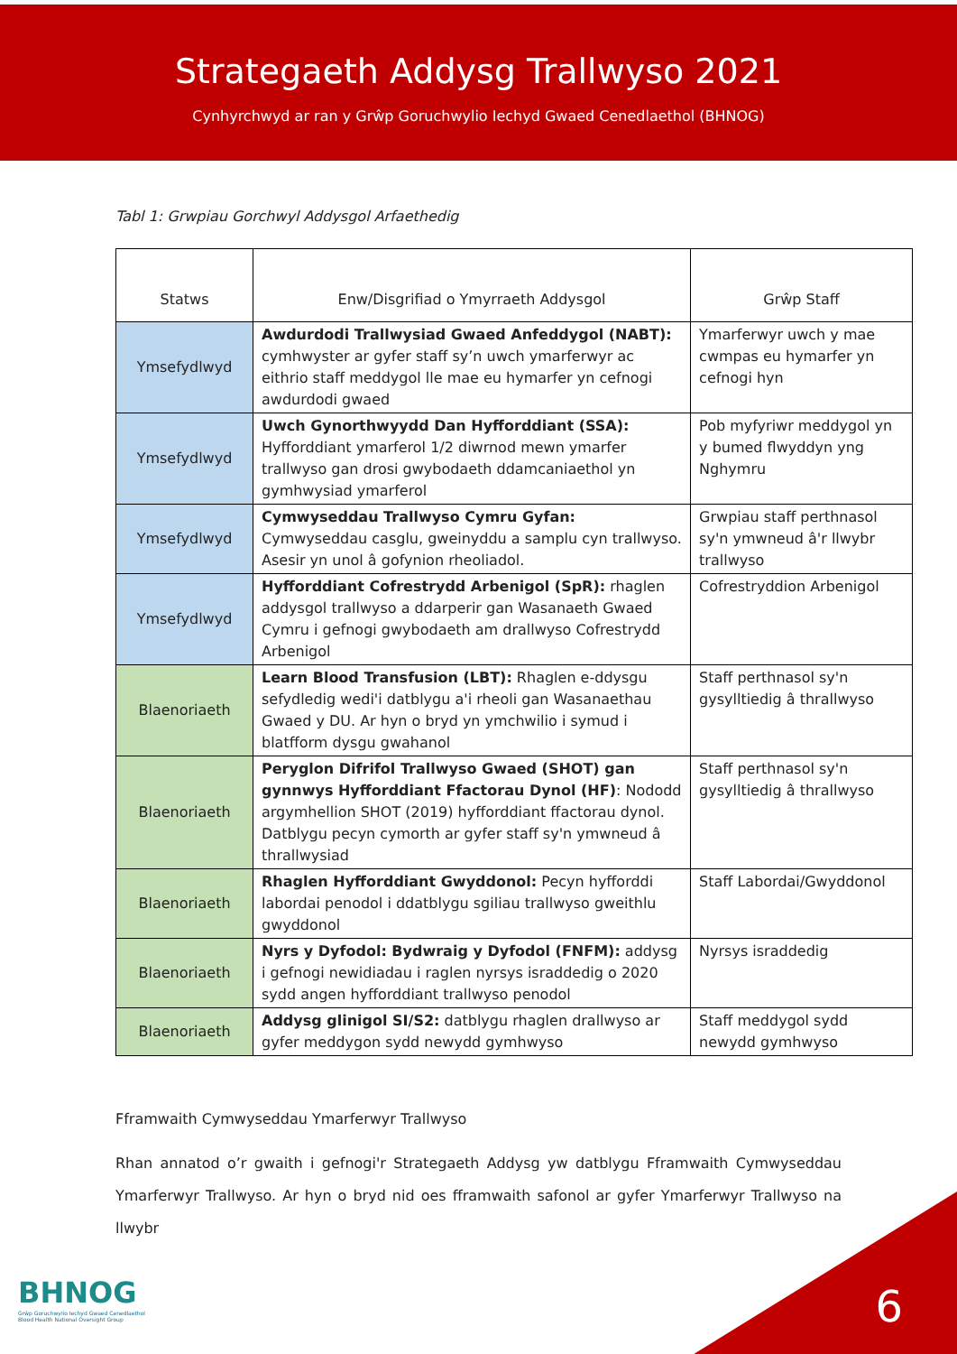Strategaeth Addysg Trallwyso 2021
Cynhyrchwyd ar ran y Grŵp Goruchwylio Iechyd Gwaed Cenedlaethol (BHNOG)
Tabl 1: Grwpiau Gorchwyl Addysgol Arfaethedig
| Statws | Enw/Disgrifiad o Ymyrraeth Addysgol | Grŵp Staff |
| --- | --- | --- |
| Ymsefydlwyd | Awdurdodi Trallwysiad Gwaed Anfeddygol (NABT): cymhwyster ar gyfer staff sy’n uwch ymarferwyr ac eithrio staff meddygol lle mae eu hymarfer yn cefnogi awdurdodi gwaed | Ymarferwyr uwch y mae cwmpas eu hymarfer yn cefnogi hyn |
| Ymsefydlwyd | Uwch Gynorthwyydd Dan Hyfforddiant (SSA): Hyfforddiant ymarferol 1/2 diwrnod mewn ymarfer trallwyso gan drosi gwybodaeth ddamcaniaethol yn gymhwysiad ymarferol | Pob myfyriwr meddygol yn y bumed flwyddyn yng Nghymru |
| Ymsefydlwyd | Cymwyseddau Trallwyso Cymru Gyfan: Cymwyseddau casglu, gweinyddu a samplu cyn trallwyso. Asesir yn unol â gofynion rheoliadol. | Grwpiau staff perthnasol sy'n ymwneud â'r llwybr trallwyso |
| Ymsefydlwyd | Hyfforddiant Cofrestrydd Arbenigol (SpR): rhaglen addysgol trallwyso a ddarperir gan Wasanaeth Gwaed Cymru i gefnogi gwybodaeth am drallwyso Cofrestrydd Arbenigol | Cofrestryddion Arbenigol |
| Blaenoriaeth | Learn Blood Transfusion (LBT): Rhaglen e-ddysgu sefydledig wedi'i datblygu a'i rheoli gan Wasanaethau Gwaed y DU. Ar hyn o bryd yn ymchwilio i symud i blatfform dysgu gwahanol | Staff perthnasol sy'n gysylltiedig â thrallwyso |
| Blaenoriaeth | Peryglon Difrifol Trallwyso Gwaed (SHOT) gan gynnwys Hyfforddiant Ffactorau Dynol (HF) : Nododd argymhellion SHOT (2019) hyfforddiant ffactorau dynol. Datblygu pecyn cymorth ar gyfer staff sy'n ymwneud â thrallwysiad | Staff perthnasol sy'n gysylltiedig â thrallwyso |
| Blaenoriaeth | Rhaglen Hyfforddiant Gwyddonol: Pecyn hyfforddi labordai penodol i ddatblygu sgiliau trallwyso gweithlu gwyddonol | Staff Labordai/Gwyddonol |
| Blaenoriaeth | Nyrs y Dyfodol: Bydwraig y Dyfodol (FNFM): addysg i gefnogi newidiadau i raglen nyrsys israddedig o 2020 sydd angen hyfforddiant trallwyso penodol | Nyrsys israddedig |
| Blaenoriaeth | Addysg glinigol SI/S2: datblygu rhaglen drallwyso ar gyfer meddygon sydd newydd gymhwyso | Staff meddygol sydd newydd gymhwyso |
Fframwaith Cymwyseddau Ymarferwyr Trallwyso
Rhan annatod o’r gwaith i gefnogi'r Strategaeth Addysg yw datblygu Fframwaith Cymwyseddau Ymarferwyr Trallwyso. Ar hyn o bryd nid oes fframwaith safonol ar gyfer Ymarferwyr Trallwyso na llwybr
BHNOG
Grŵp Goruchwylio Iechyd Gwaed Cenedlaethol
Blood Health National Oversight Group
6